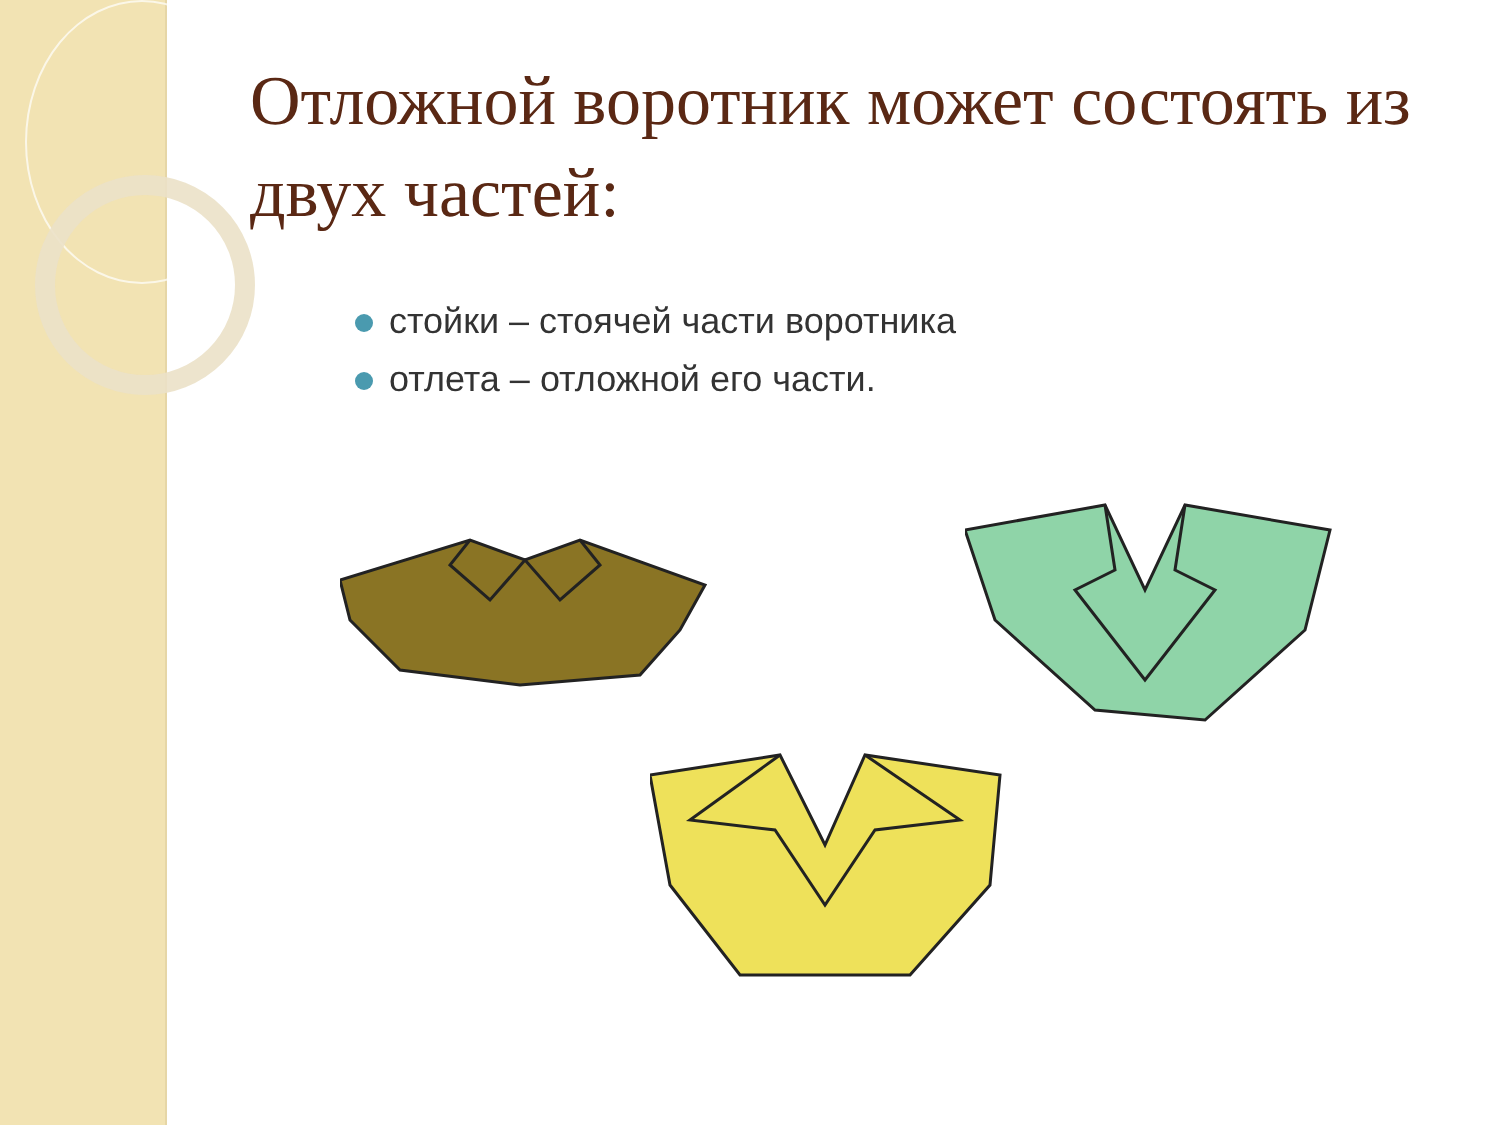Отложной воротник может состоять из двух частей:
стойки – стоячей части воротника
отлета – отложной его части.